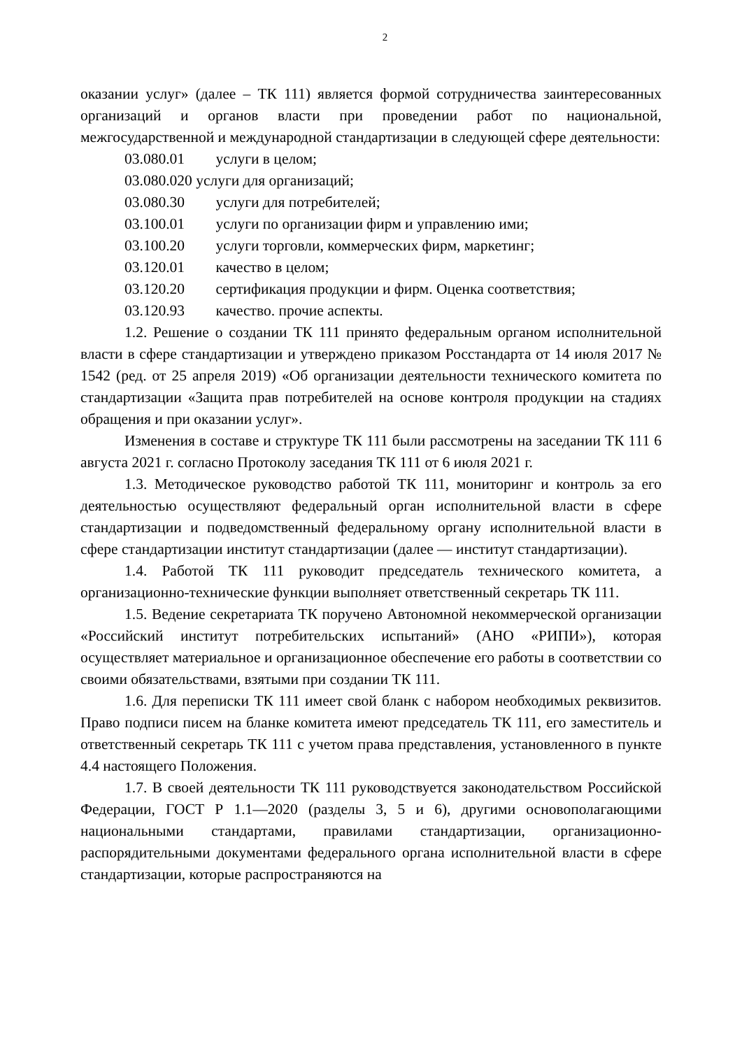2
оказании услуг» (далее – ТК 111) является формой сотрудничества заинтересованных организаций и органов власти при проведении работ по национальной, межгосударственной и международной стандартизации в следующей сфере деятельности:
03.080.01 услуги в целом;
03.080.020 услуги для организаций;
03.080.30 услуги для потребителей;
03.100.01 услуги по организации фирм и управлению ими;
03.100.20 услуги торговли, коммерческих фирм, маркетинг;
03.120.01 качество в целом;
03.120.20 сертификация продукции и фирм. Оценка соответствия;
03.120.93 качество. прочие аспекты.
1.2. Решение о создании ТК 111 принято федеральным органом исполнительной власти в сфере стандартизации и утверждено приказом Росстандарта от 14 июля 2017 № 1542 (ред. от 25 апреля 2019) «Об организации деятельности технического комитета по стандартизации «Защита прав потребителей на основе контроля продукции на стадиях обращения и при оказании услуг».
Изменения в составе и структуре ТК 111 были рассмотрены на заседании ТК 111 6 августа 2021 г. согласно Протоколу заседания ТК 111 от 6 июля 2021 г.
1.3. Методическое руководство работой ТК 111, мониторинг и контроль за его деятельностью осуществляют федеральный орган исполнительной власти в сфере стандартизации и подведомственный федеральному органу исполнительной власти в сфере стандартизации институт стандартизации (далее — институт стандартизации).
1.4. Работой ТК 111 руководит председатель технического комитета, а организационно-технические функции выполняет ответственный секретарь ТК 111.
1.5. Ведение секретариата ТК поручено Автономной некоммерческой организации «Российский институт потребительских испытаний» (АНО «РИПИ»), которая осуществляет материальное и организационное обеспечение его работы в соответствии со своими обязательствами, взятыми при создании ТК 111.
1.6. Для переписки ТК 111 имеет свой бланк с набором необходимых реквизитов. Право подписи писем на бланке комитета имеют председатель ТК 111, его заместитель и ответственный секретарь ТК 111 с учетом права представления, установленного в пункте 4.4 настоящего Положения.
1.7. В своей деятельности ТК 111 руководствуется законодательством Российской Федерации, ГОСТ Р 1.1—2020 (разделы 3, 5 и 6), другими основополагающими национальными стандартами, правилами стандартизации, организационно-распорядительными документами федерального органа исполнительной власти в сфере стандартизации, которые распространяются на